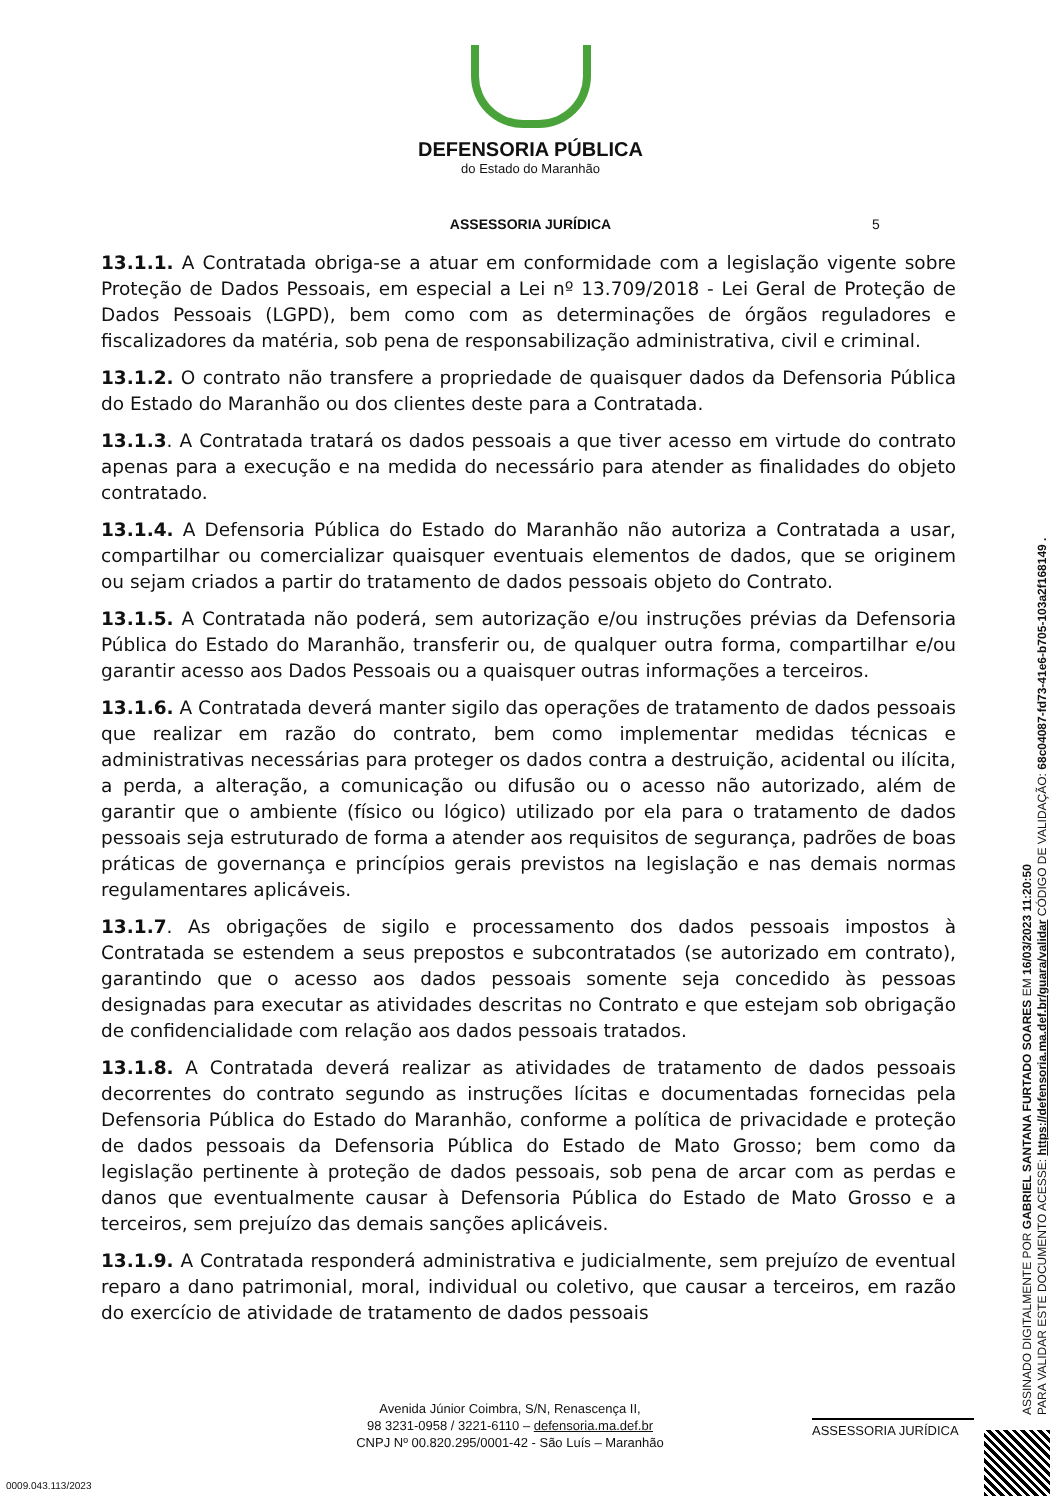DEFENSORIA PÚBLICA
do Estado do Maranhão
ASSESSORIA JURÍDICA 5
13.1.1. A Contratada obriga-se a atuar em conformidade com a legislação vigente sobre Proteção de Dados Pessoais, em especial a Lei nº 13.709/2018 - Lei Geral de Proteção de Dados Pessoais (LGPD), bem como com as determinações de órgãos reguladores e fiscalizadores da matéria, sob pena de responsabilização administrativa, civil e criminal.
13.1.2. O contrato não transfere a propriedade de quaisquer dados da Defensoria Pública do Estado do Maranhão ou dos clientes deste para a Contratada.
13.1.3. A Contratada tratará os dados pessoais a que tiver acesso em virtude do contrato apenas para a execução e na medida do necessário para atender as finalidades do objeto contratado.
13.1.4. A Defensoria Pública do Estado do Maranhão não autoriza a Contratada a usar, compartilhar ou comercializar quaisquer eventuais elementos de dados, que se originem ou sejam criados a partir do tratamento de dados pessoais objeto do Contrato.
13.1.5. A Contratada não poderá, sem autorização e/ou instruções prévias da Defensoria Pública do Estado do Maranhão, transferir ou, de qualquer outra forma, compartilhar e/ou garantir acesso aos Dados Pessoais ou a quaisquer outras informações a terceiros.
13.1.6. A Contratada deverá manter sigilo das operações de tratamento de dados pessoais que realizar em razão do contrato, bem como implementar medidas técnicas e administrativas necessárias para proteger os dados contra a destruição, acidental ou ilícita, a perda, a alteração, a comunicação ou difusão ou o acesso não autorizado, além de garantir que o ambiente (físico ou lógico) utilizado por ela para o tratamento de dados pessoais seja estruturado de forma a atender aos requisitos de segurança, padrões de boas práticas de governança e princípios gerais previstos na legislação e nas demais normas regulamentares aplicáveis.
13.1.7. As obrigações de sigilo e processamento dos dados pessoais impostos à Contratada se estendem a seus prepostos e subcontratados (se autorizado em contrato), garantindo que o acesso aos dados pessoais somente seja concedido às pessoas designadas para executar as atividades descritas no Contrato e que estejam sob obrigação de confidencialidade com relação aos dados pessoais tratados.
13.1.8. A Contratada deverá realizar as atividades de tratamento de dados pessoais decorrentes do contrato segundo as instruções lícitas e documentadas fornecidas pela Defensoria Pública do Estado do Maranhão, conforme a política de privacidade e proteção de dados pessoais da Defensoria Pública do Estado de Mato Grosso; bem como da legislação pertinente à proteção de dados pessoais, sob pena de arcar com as perdas e danos que eventualmente causar à Defensoria Pública do Estado de Mato Grosso e a terceiros, sem prejuízo das demais sanções aplicáveis.
13.1.9. A Contratada responderá administrativa e judicialmente, sem prejuízo de eventual reparo a dano patrimonial, moral, individual ou coletivo, que causar a terceiros, em razão do exercício de atividade de tratamento de dados pessoais
Avenida Júnior Coimbra, S/N, Renascença II,
98 3231-0958 / 3221-6110 – defensoria.ma.def.br
CNPJ Nº 00.820.295/0001-42 - São Luís – Maranhão
ASSESSORIA JURÍDICA
0009.043.113/2023
ASSINADO DIGITALMENTE POR GABRIEL SANTANA FURTADO SOARES EM 16/03/2023 11:20:50
PARA VALIDAR ESTE DOCUMENTO ACESSE: https://defensoria.ma.def.br/guara/validar CÓDIGO DE VALIDAÇÃO: 68c04087-fd73-41e6-b705-103a2f168149 .